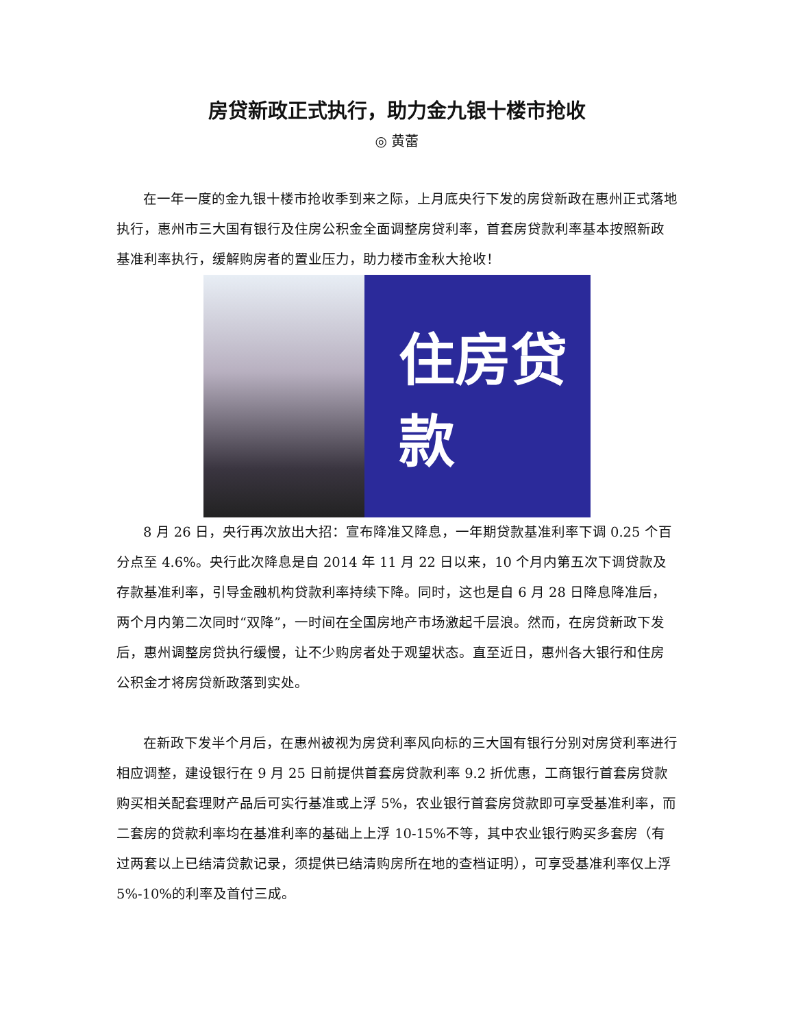房贷新政正式执行，助力金九银十楼市抢收
◎ 黄蕾
在一年一度的金九银十楼市抢收季到来之际，上月底央行下发的房贷新政在惠州正式落地执行，惠州市三大国有银行及住房公积金全面调整房贷利率，首套房贷款利率基本按照新政基准利率执行，缓解购房者的置业压力，助力楼市金秋大抢收！
住房贷款
8 月 26 日，央行再次放出大招：宣布降准又降息，一年期贷款基准利率下调 0.25 个百分点至 4.6%。央行此次降息是自 2014 年 11 月 22 日以来，10 个月内第五次下调贷款及存款基准利率，引导金融机构贷款利率持续下降。同时，这也是自 6 月 28 日降息降准后，两个月内第二次同时“双降”，一时间在全国房地产市场激起千层浪。然而，在房贷新政下发后，惠州调整房贷执行缓慢，让不少购房者处于观望状态。直至近日，惠州各大银行和住房公积金才将房贷新政落到实处。
在新政下发半个月后，在惠州被视为房贷利率风向标的三大国有银行分别对房贷利率进行相应调整，建设银行在 9 月 25 日前提供首套房贷款利率 9.2 折优惠，工商银行首套房贷款购买相关配套理财产品后可实行基准或上浮 5%，农业银行首套房贷款即可享受基准利率，而二套房的贷款利率均在基准利率的基础上上浮 10-15%不等，其中农业银行购买多套房（有过两套以上已结清贷款记录，须提供已结清购房所在地的查档证明），可享受基准利率仅上浮 5%-10%的利率及首付三成。